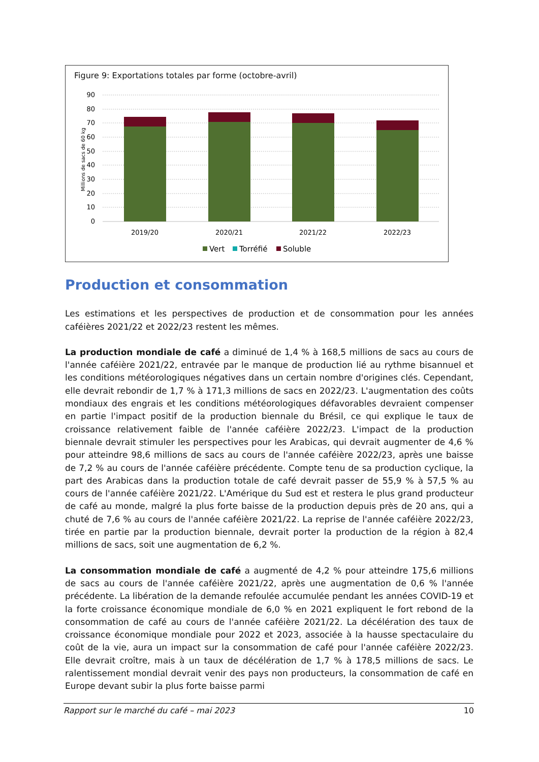Figure 9: Exportations totales par forme (octobre-avril)
Millions de sacs de 60 kg
90
80
70
60
50
40
30
20
10
0
2019/20
2020/21
2021/22
2022/23
Vert
Torréfié
Soluble
Production et consommation
Les estimations et les perspectives de production et de consommation pour les années caféières 2021/22 et 2022/23 restent les mêmes.
La production mondiale de café a diminué de 1,4 % à 168,5 millions de sacs au cours de l'année caféière 2021/22, entravée par le manque de production lié au rythme bisannuel et les conditions météorologiques négatives dans un certain nombre d'origines clés. Cependant, elle devrait rebondir de 1,7 % à 171,3 millions de sacs en 2022/23. L'augmentation des coûts mondiaux des engrais et les conditions météorologiques défavorables devraient compenser en partie l'impact positif de la production biennale du Brésil, ce qui explique le taux de croissance relativement faible de l'année caféière 2022/23. L'impact de la production biennale devrait stimuler les perspectives pour les Arabicas, qui devrait augmenter de 4,6 % pour atteindre 98,6 millions de sacs au cours de l'année caféière 2022/23, après une baisse de 7,2 % au cours de l'année caféière précédente. Compte tenu de sa production cyclique, la part des Arabicas dans la production totale de café devrait passer de 55,9 % à 57,5 % au cours de l'année caféière 2021/22. L'Amérique du Sud est et restera le plus grand producteur de café au monde, malgré la plus forte baisse de la production depuis près de 20 ans, qui a chuté de 7,6 % au cours de l'année caféière 2021/22. La reprise de l'année caféière 2022/23, tirée en partie par la production biennale, devrait porter la production de la région à 82,4 millions de sacs, soit une augmentation de 6,2 %.
La consommation mondiale de café a augmenté de 4,2 % pour atteindre 175,6 millions de sacs au cours de l'année caféière 2021/22, après une augmentation de 0,6 % l'année précédente. La libération de la demande refoulée accumulée pendant les années COVID-19 et la forte croissance économique mondiale de 6,0 % en 2021 expliquent le fort rebond de la consommation de café au cours de l'année caféière 2021/22. La décélération des taux de croissance économique mondiale pour 2022 et 2023, associée à la hausse spectaculaire du coût de la vie, aura un impact sur la consommation de café pour l'année caféière 2022/23. Elle devrait croître, mais à un taux de décélération de 1,7 % à 178,5 millions de sacs. Le ralentissement mondial devrait venir des pays non producteurs, la consommation de café en Europe devant subir la plus forte baisse parmi
Rapport sur le marché du café – mai 2023 10